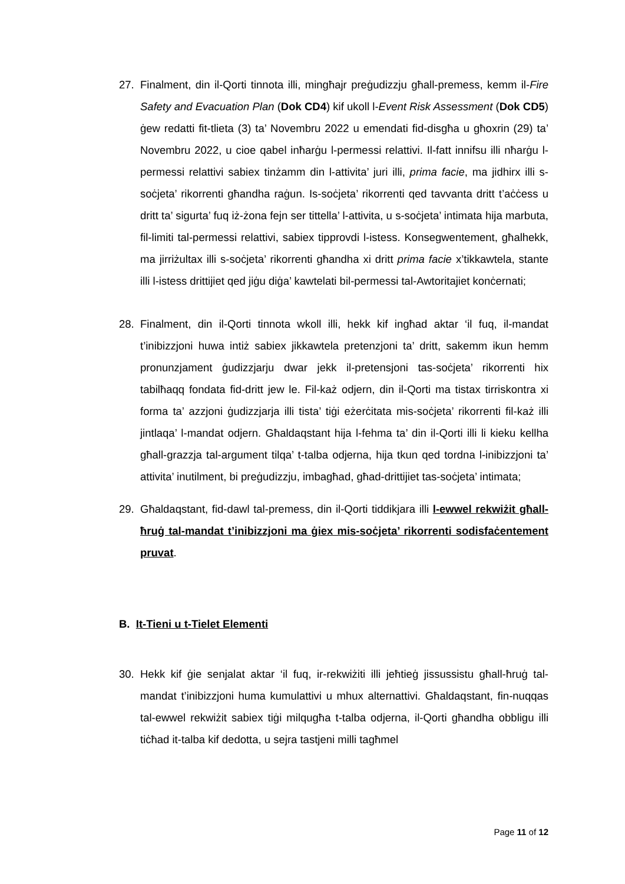27. Finalment, din il-Qorti tinnota illi, mingħajr preġudizzju għall-premess, kemm il-Fire Safety and Evacuation Plan (Dok CD4) kif ukoll l-Event Risk Assessment (Dok CD5) ġew redatti fit-tlieta (3) ta’ Novembru 2022 u emendati fid-disgħa u għoxrin (29) ta’ Novembru 2022, u cioe qabel inħarġu l-permessi relattivi. Il-fatt innifsu illi nħarġu l-permessi relattivi sabiex tinżamm din l-attivita’ juri illi, prima facie, ma jidhirx illi s-soċjeta’ rikorrenti għandha raġun. Is-soċjeta’ rikorrenti qed tavvanta dritt t’aċċess u dritt ta’ sigurta’ fuq iż-żona fejn ser tittella’ l-attivita, u s-soċjeta’ intimata hija marbuta, fil-limiti tal-permessi relattivi, sabiex tipprovdi l-istess. Konsegwentement, għalhekk, ma jirriżultax illi s-soċjeta’ rikorrenti għandha xi dritt prima facie x’tikkawtela, stante illi l-istess drittijiet qed jiġu diġa’ kawtelati bil-permessi tal-Awtoritajiet konċernati;
28. Finalment, din il-Qorti tinnota wkoll illi, hekk kif ingħad aktar ‘il fuq, il-mandat t’inibizzjoni huwa intiż sabiex jikkawtela pretenzjoni ta’ dritt, sakemm ikun hemm pronunzjament ġudizzjarju dwar jekk il-pretensjoni tas-soċjeta’ rikorrenti hix tabilħaqq fondata fid-dritt jew le. Fil-każ odjern, din il-Qorti ma tistax tirriskontra xi forma ta’ azzjoni ġudizzjarja illi tista’ tiġi eżerċitata mis-soċjeta’ rikorrenti fil-każ illi jintlaqa’ l-mandat odjern. Għaldaqstant hija l-fehma ta’ din il-Qorti illi li kieku kellha għall-grazzja tal-argument tilqa’ t-talba odjerna, hija tkun qed tordna l-inibizzjoni ta’ attivita’ inutilment, bi preġudizzju, imbagħad, għad-drittijiet tas-soċjeta’ intimata;
29. Għaldaqstant, fid-dawl tal-premess, din il-Qorti tiddikjara illi l-ewwel rekwiżit għall-ħruġ tal-mandat t’inibizzjoni ma ġiex mis-soċjeta’ rikorrenti sodisfaċentement pruvat.
B. It-Tieni u t-Tielet Elementi
30. Hekk kif ġie senjalat aktar ‘il fuq, ir-rekwiżiti illi jeħtieġ jissussistu għall-ħruġ tal-mandat t’inibizzjoni huma kumulattivi u mhux alternattivi. Għaldaqstant, fin-nuqqas tal-ewwel rekwiżit sabiex tiġi milqugħa t-talba odjerna, il-Qorti għandha obbligu illi tiċħad it-talba kif dedotta, u sejra tastjeni milli tagħmel
Page 11 of 12